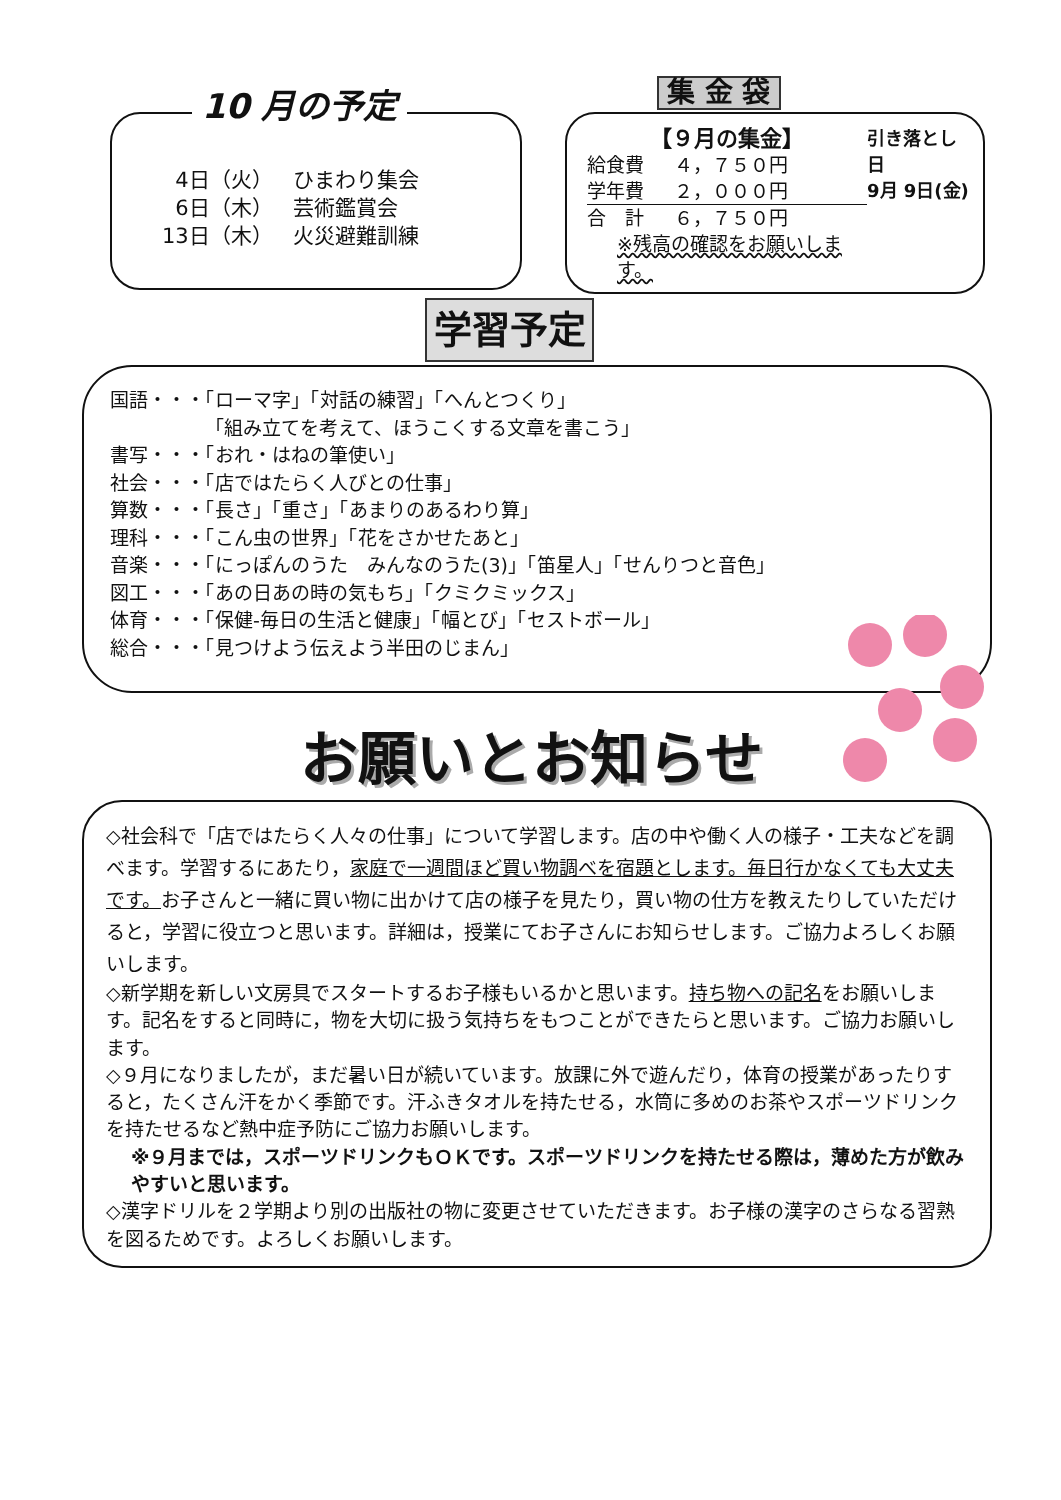10 月の予定
4日（火） ひまわり集会
6日（木） 芸術鑑賞会
13日（木） 火災避難訓練
集 金 袋
【９月の集金】
給食費 ４，７５０円
学年費 ２，０００円
合　計 ６，７５０円
※残高の確認をお願いします。
引き落とし日
9月 9日(金)
学習予定
国語・・・「ローマ字」「対話の練習」「へんとつくり」
「組み立てを考えて、ほうこくする文章を書こう」
書写・・・「おれ・はねの筆使い」
社会・・・「店ではたらく人びとの仕事」
算数・・・「長さ」「重さ」「あまりのあるわり算」
理科・・・「こん虫の世界」「花をさかせたあと」
音楽・・・「にっぽんのうた　みんなのうた(3)」「笛星人」「せんりつと音色」
図工・・・「あの日あの時の気もち」「クミクミックス」
体育・・・「保健-毎日の生活と健康」「幅とび」「セストボール」
総合・・・「見つけよう伝えよう半田のじまん」
お願いとお知らせ
◇社会科で「店ではたらく人々の仕事」について学習します。店の中や働く人の様子・工夫などを調べます。学習するにあたり，家庭で一週間ほど買い物調べを宿題とします。毎日行かなくても大丈夫です。お子さんと一緒に買い物に出かけて店の様子を見たり，買い物の仕方を教えたりしていただけると，学習に役立つと思います。詳細は，授業にてお子さんにお知らせします。ご協力よろしくお願いします。
◇新学期を新しい文房具でスタートするお子様もいるかと思います。持ち物への記名をお願いします。記名をすると同時に，物を大切に扱う気持ちをもつことができたらと思います。ご協力お願いします。
◇９月になりましたが，まだ暑い日が続いています。放課に外で遊んだり，体育の授業があったりすると，たくさん汗をかく季節です。汗ふきタオルを持たせる，水筒に多めのお茶やスポーツドリンクを持たせるなど熱中症予防にご協力お願いします。
※９月までは，スポーツドリンクもＯＫです。スポーツドリンクを持たせる際は，薄めた方が飲みやすいと思います。
◇漢字ドリルを２学期より別の出版社の物に変更させていただきます。お子様の漢字のさらなる習熟を図るためです。よろしくお願いします。